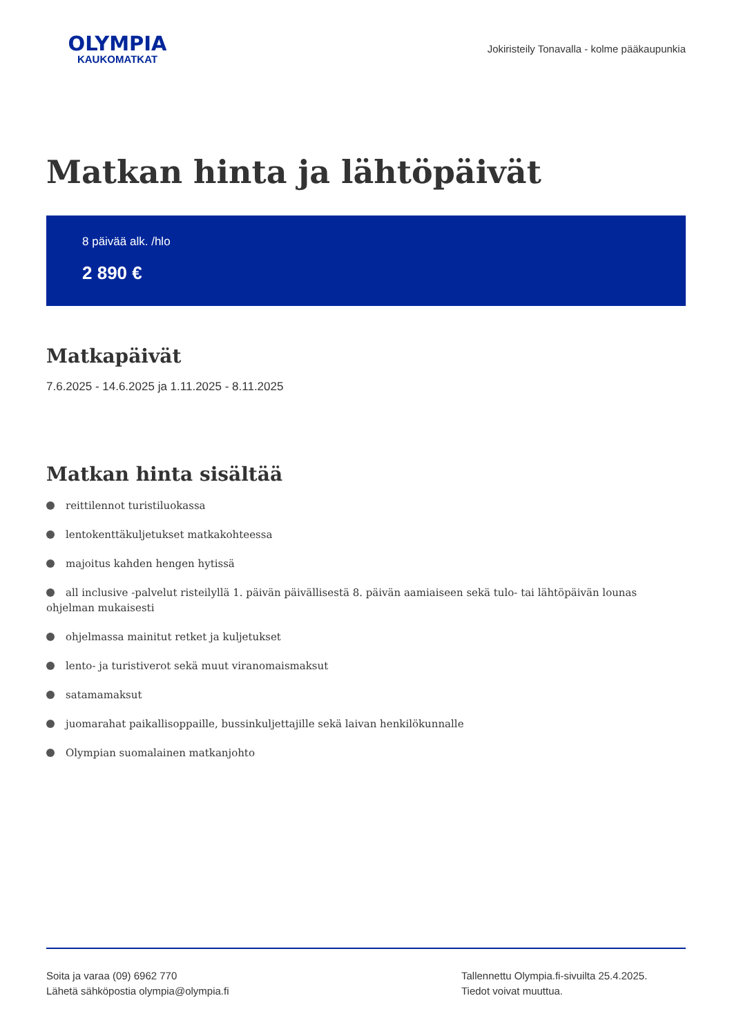OLYMPIA
KAUKOMATKAT
Jokiristeily Tonavalla - kolme pääkaupunkia
Matkan hinta ja lähtöpäivät
8 päivää alk. /hlo
2 890 €
Matkapäivät
7.6.2025 - 14.6.2025 ja 1.11.2025 - 8.11.2025
Matkan hinta sisältää
reittilennot turistiluokassa
lentokenttäkuljetukset matkakohteessa
majoitus kahden hengen hytissä
all inclusive -palvelut risteilyllä 1. päivän päivällisestä 8. päivän aamiaiseen sekä tulo- tai lähtöpäivän lounas ohjelman mukaisesti
ohjelmassa mainitut retket ja kuljetukset
lento- ja turistiverot sekä muut viranomaismaksut
satamamaksut
juomarahat paikallisoppaille, bussinkuljettajille sekä laivan henkilökunnalle
Olympian suomalainen matkanjohto
Soita ja varaa (09) 6962 770
Lähetä sähköpostia olympia@olympia.fi
Tallennettu Olympia.fi-sivuilta 25.4.2025.
Tiedot voivat muuttua.